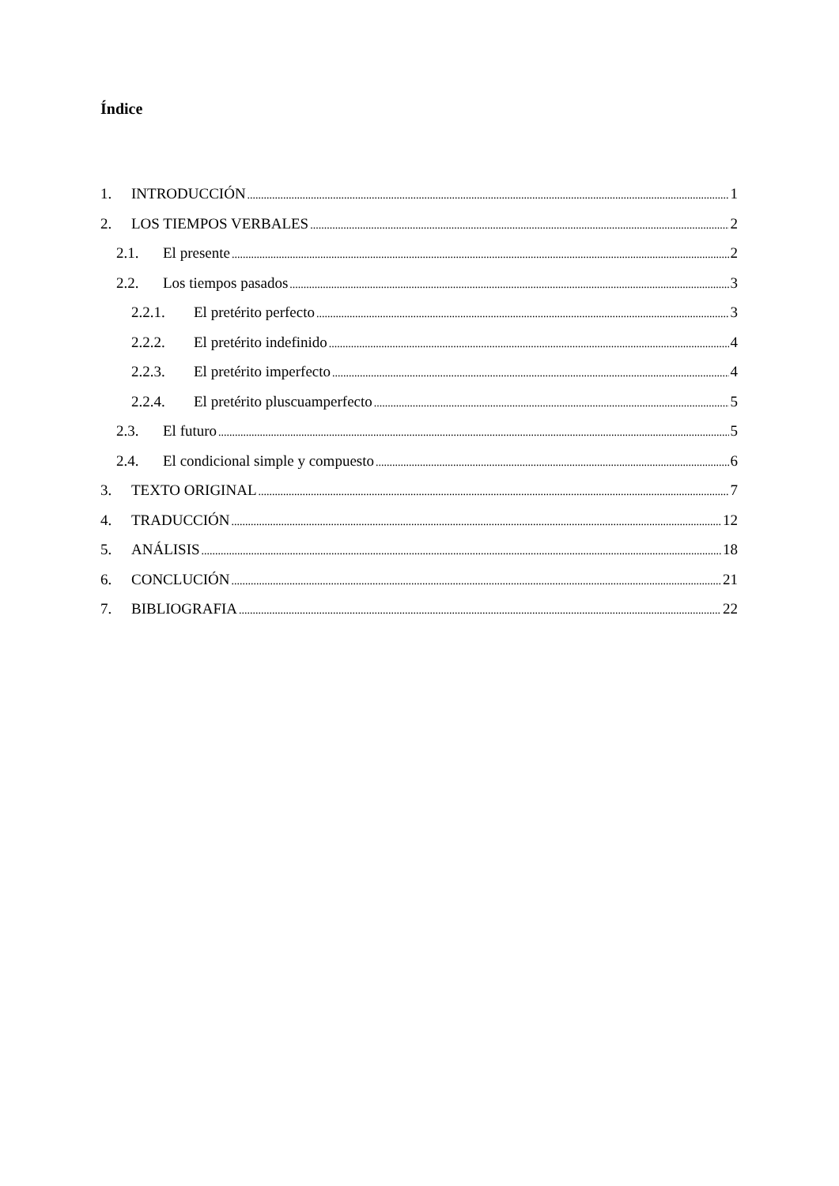Índice
1. INTRODUCCIÓN 1
2. LOS TIEMPOS VERBALES 2
2.1. El presente 2
2.2. Los tiempos pasados 3
2.2.1. El pretérito perfecto 3
2.2.2. El pretérito indefinido 4
2.2.3. El pretérito imperfecto 4
2.2.4. El pretérito pluscuamperfecto 5
2.3. El futuro 5
2.4. El condicional simple y compuesto 6
3. TEXTO ORIGINAL 7
4. TRADUCCIÓN 12
5. ANÁLISIS 18
6. CONCLUCIÓN 21
7. BIBLIOGRAFIA 22